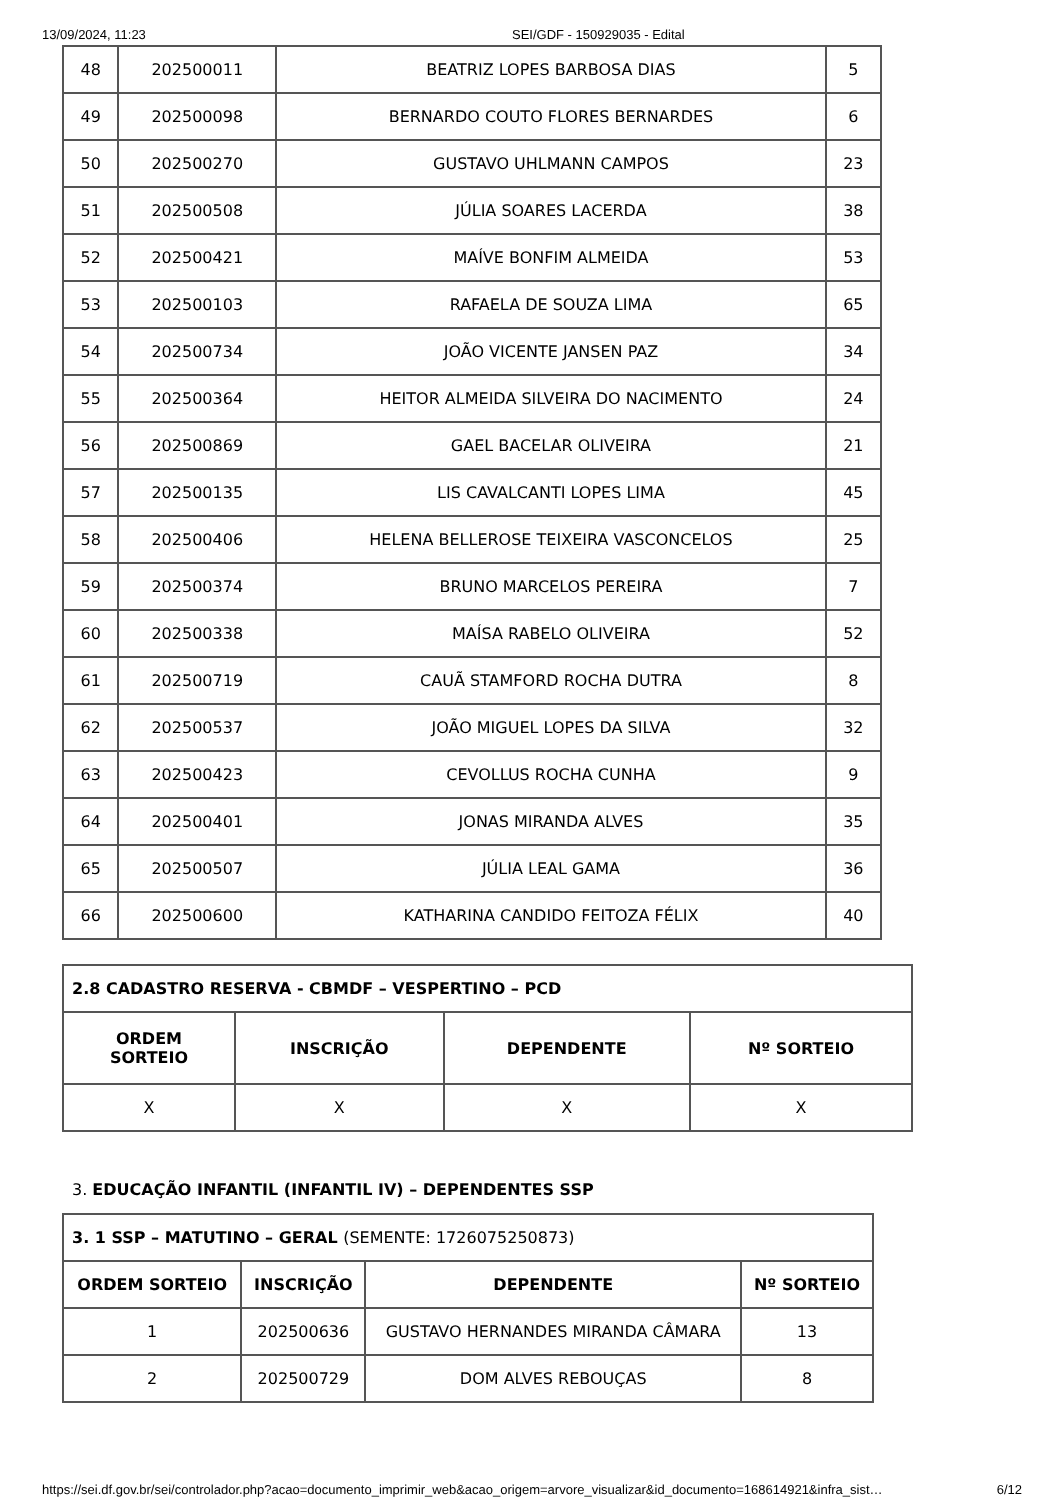13/09/2024, 11:23 SEI/GDF - 150929035 - Edital
| 48 | 202500011 | BEATRIZ LOPES BARBOSA DIAS | 5 |
| 49 | 202500098 | BERNARDO COUTO FLORES BERNARDES | 6 |
| 50 | 202500270 | GUSTAVO UHLMANN CAMPOS | 23 |
| 51 | 202500508 | JÚLIA SOARES LACERDA | 38 |
| 52 | 202500421 | MAÍVE BONFIM ALMEIDA | 53 |
| 53 | 202500103 | RAFAELA DE SOUZA LIMA | 65 |
| 54 | 202500734 | JOÃO VICENTE JANSEN PAZ | 34 |
| 55 | 202500364 | HEITOR ALMEIDA SILVEIRA DO NACIMENTO | 24 |
| 56 | 202500869 | GAEL BACELAR OLIVEIRA | 21 |
| 57 | 202500135 | LIS CAVALCANTI LOPES LIMA | 45 |
| 58 | 202500406 | HELENA BELLEROSE TEIXEIRA VASCONCELOS | 25 |
| 59 | 202500374 | BRUNO MARCELOS PEREIRA | 7 |
| 60 | 202500338 | MAÍSA RABELO OLIVEIRA | 52 |
| 61 | 202500719 | CAUÃ STAMFORD ROCHA DUTRA | 8 |
| 62 | 202500537 | JOÃO MIGUEL LOPES DA SILVA | 32 |
| 63 | 202500423 | CEVOLLUS ROCHA CUNHA | 9 |
| 64 | 202500401 | JONAS MIRANDA ALVES | 35 |
| 65 | 202500507 | JÚLIA LEAL GAMA | 36 |
| 66 | 202500600 | KATHARINA CANDIDO FEITOZA FÉLIX | 40 |
| 2.8 CADASTRO RESERVA - CBMDF – VESPERTINO – PCD | | | |
| ORDEM SORTEIO | INSCRIÇÃO | DEPENDENTE | Nº SORTEIO |
| X | X | X | X |
3. EDUCAÇÃO INFANTIL (INFANTIL IV) – DEPENDENTES SSP
| 3. 1 SSP – MATUTINO – GERAL (SEMENTE: 1726075250873) | | | |
| ORDEM SORTEIO | INSCRIÇÃO | DEPENDENTE | Nº SORTEIO |
| 1 | 202500636 | GUSTAVO HERNANDES MIRANDA CÂMARA | 13 |
| 2 | 202500729 | DOM ALVES REBOUÇAS | 8 |
https://sei.df.gov.br/sei/controlador.php?acao=documento_imprimir_web&acao_origem=arvore_visualizar&id_documento=168614921&infra_sist… 6/12